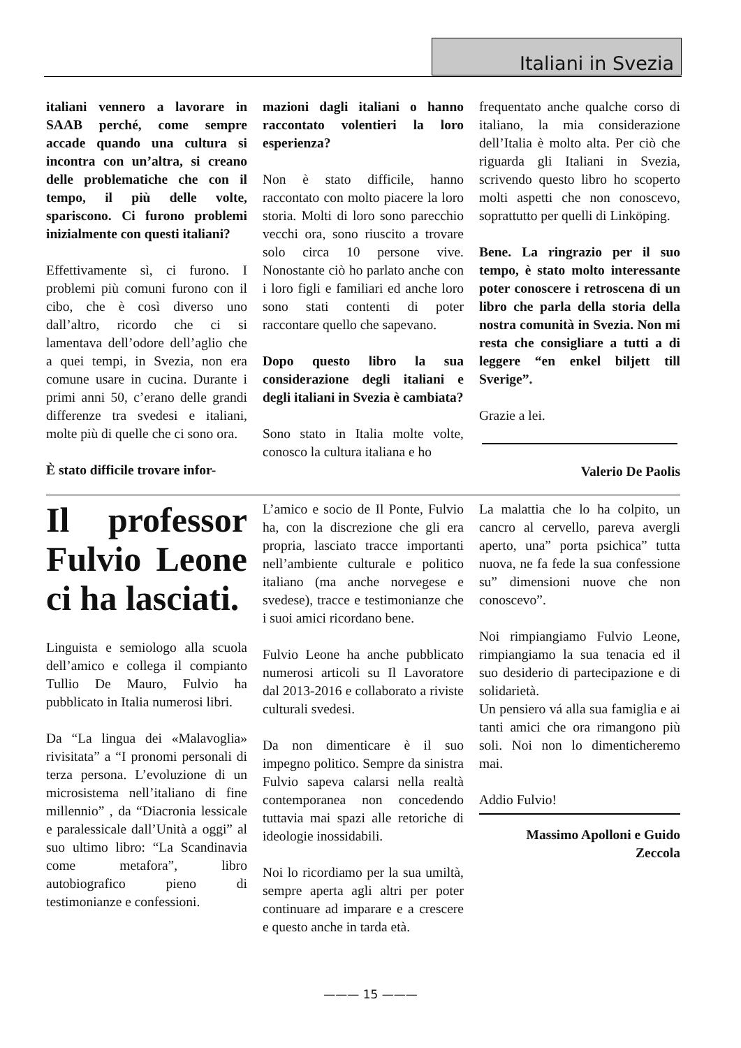Italiani in Svezia
italiani vennero a lavorare in SAAB perché, come sempre accade quando una cultura si incontra con un’altra, si creano delle problematiche che con il tempo, il più delle volte, spariscono. Ci furono problemi inizialmente con questi italiani?
Effettivamente sì, ci furono. I problemi più comuni furono con il cibo, che è così diverso uno dall’altro, ricordo che ci si lamentava dell’odore dell’aglio che a quei tempi, in Svezia, non era comune usare in cucina. Durante i primi anni 50, c’erano delle grandi differenze tra svedesi e italiani, molte più di quelle che ci sono ora.
È stato difficile trovare infor-
mazioni dagli italiani o hanno raccontato volentieri la loro esperienza?
Non è stato difficile, hanno raccontato con molto piacere la loro storia. Molti di loro sono parecchio vecchi ora, sono riuscito a trovare solo circa 10 persone vive. Nonostante ciò ho parlato anche con i loro figli e familiari ed anche loro sono stati contenti di poter raccontare quello che sapevano.
Dopo questo libro la sua considerazione degli italiani e degli italiani in Svezia è cambiata?
Sono stato in Italia molte volte, conosco la cultura italiana e ho
frequentato anche qualche corso di italiano, la mia considerazione dell’Italia è molto alta. Per ciò che riguarda gli Italiani in Svezia, scrivendo questo libro ho scoperto molti aspetti che non conoscevo, soprattutto per quelli di Linköping.
Bene. La ringrazio per il suo tempo, è stato molto interessante poter conoscere i retroscena di un libro che parla della storia della nostra comunità in Svezia. Non mi resta che consigliare a tutti a di leggere “en enkel biljett till Sverige”.
Grazie a lei.
Valerio De Paolis
Il professor Fulvio Leone ci ha lasciati.
Linguista e semiologo alla scuola dell’amico e collega il compianto Tullio De Mauro, Fulvio ha pubblicato in Italia numerosi libri.
Da “La lingua dei «Malavoglia» rivisitata” a “I pronomi personali di terza persona. L’evoluzione di un microsistema nell’italiano di fine millennio” , da “Diacronia lessicale e paralessicale dall’Unità a oggi” al suo ultimo libro: “La Scandinavia come metafora”, libro autobiografico pieno di testimonianze e confessioni.
L’amico e socio de Il Ponte, Fulvio ha, con la discrezione che gli era propria, lasciato tracce importanti nell’ambiente culturale e politico italiano (ma anche norvegese e svedese), tracce e testimonianze che i suoi amici ricordano bene.
Fulvio Leone ha anche pubblicato numerosi articoli su Il Lavoratore dal 2013-2016 e collaborato a riviste culturali svedesi.
Da non dimenticare è il suo impegno politico. Sempre da sinistra Fulvio sapeva calarsi nella realtà contemporanea non concedendo tuttavia mai spazi alle retoriche di ideologie inossidabili.
Noi lo ricordiamo per la sua umiltà, sempre aperta agli altri per poter continuare ad imparare e a crescere e questo anche in tarda età.
La malattia che lo ha colpito, un cancro al cervello, pareva avergli aperto, una” porta psichica” tutta nuova, ne fa fede la sua confessione su” dimensioni nuove che non conoscevo”.
Noi rimpiangiamo Fulvio Leone, rimpiangiamo la sua tenacia ed il suo desiderio di partecipazione e di solidarietà.
Un pensiero vá alla sua famiglia e ai tanti amici che ora rimangono più soli. Noi non lo dimenticheremo mai.
Addio Fulvio!
Massimo Apolloni e Guido Zeccola
——— 15 ———